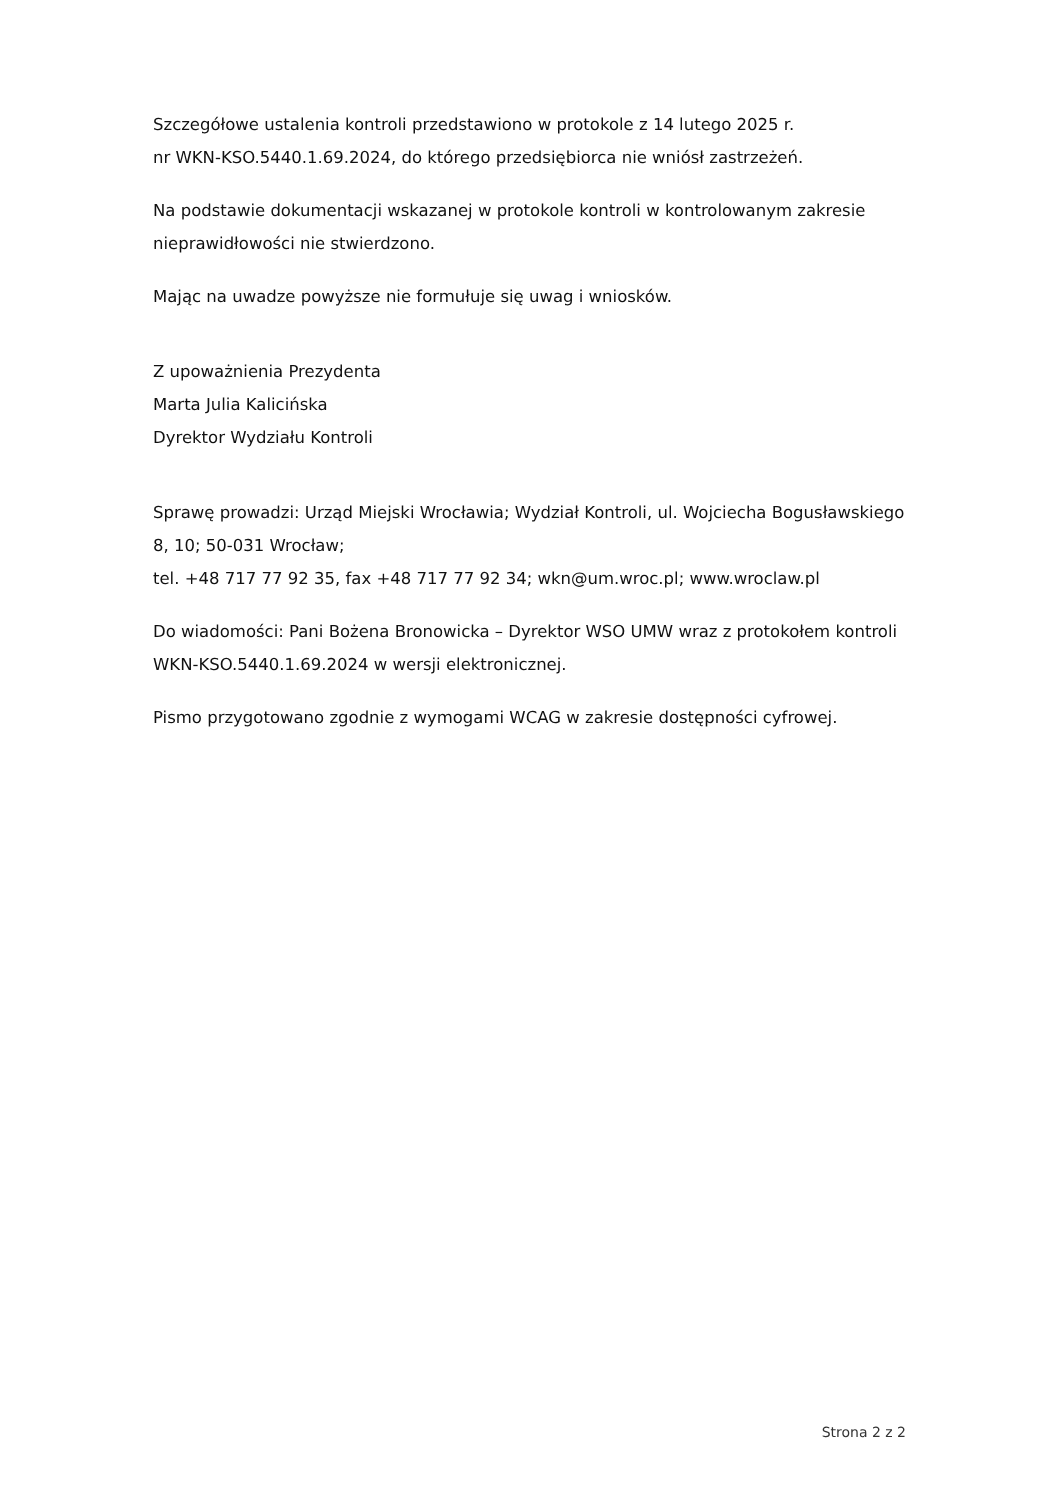Szczegółowe ustalenia kontroli przedstawiono w protokole z 14 lutego 2025 r.
nr WKN-KSO.5440.1.69.2024, do którego przedsiębiorca nie wniósł zastrzeżeń.
Na podstawie dokumentacji wskazanej w protokole kontroli w kontrolowanym zakresie nieprawidłowości nie stwierdzono.
Mając na uwadze powyższe nie formułuje się uwag i wniosków.
Z upoważnienia Prezydenta
Marta Julia Kalicińska
Dyrektor Wydziału Kontroli
Sprawę prowadzi: Urząd Miejski Wrocławia; Wydział Kontroli, ul. Wojciecha Bogusławskiego 8, 10; 50-031 Wrocław;
tel. +48 717 77 92 35, fax +48 717 77 92 34; wkn@um.wroc.pl; www.wroclaw.pl
Do wiadomości: Pani Bożena Bronowicka – Dyrektor WSO UMW wraz z protokołem kontroli WKN-KSO.5440.1.69.2024 w wersji elektronicznej.
Pismo przygotowano zgodnie z wymogami WCAG w zakresie dostępności cyfrowej.
Strona 2 z 2